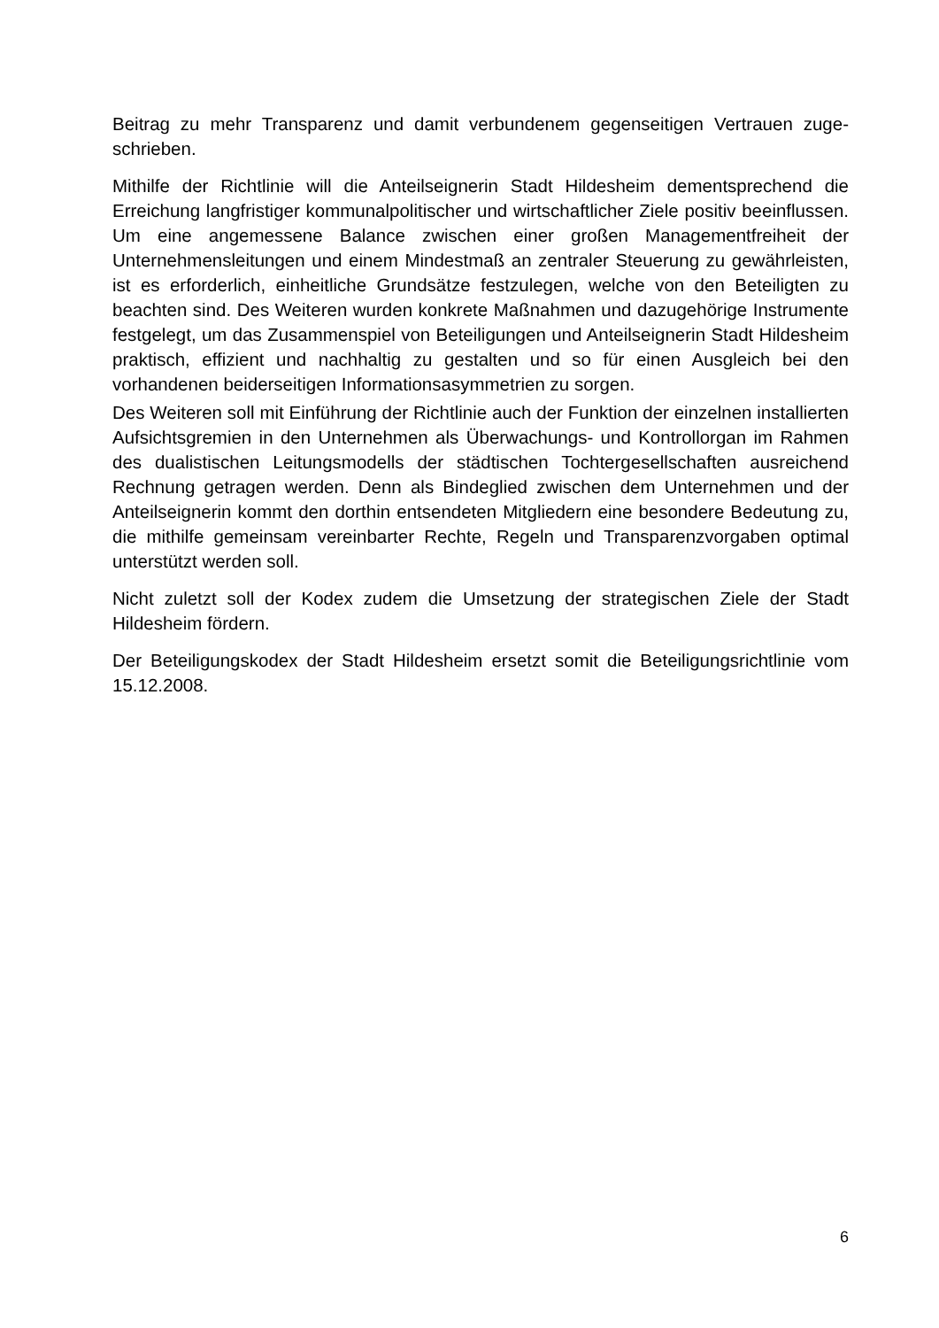Beitrag zu mehr Transparenz und damit verbundenem gegenseitigen Vertrauen zuge­schrieben.
Mithilfe der Richtlinie will die Anteilseignerin Stadt Hildesheim dementsprechend die Erreichung langfristiger kommunalpolitischer und wirtschaftlicher Ziele positiv beeinflus­sen. Um eine angemessene Balance zwischen einer großen Managementfreiheit der Unternehmensleitungen und einem Mindestmaß an zentraler Steuerung zu gewährleis­ten, ist es erforderlich, einheitliche Grundsätze festzulegen, welche von den Beteiligten zu beachten sind. Des Weiteren wurden konkrete Maßnahmen und dazugehörige Instrumente festgelegt, um das Zusammenspiel von Beteiligungen und Anteilseignerin Stadt Hildesheim praktisch, effizient und nachhaltig zu gestalten und so für einen Aus­gleich bei den vorhandenen beiderseitigen Informationsasymmetrien zu sorgen.
Des Weiteren soll mit Einführung der Richtlinie auch der Funktion der einzelnen instal­lierten Aufsichtsgremien in den Unternehmen als Überwachungs- und Kontrollorgan im Rahmen des dualistischen Leitungsmodells der städtischen Tochtergesellschaften ausreichend Rechnung getragen werden. Denn als Bindeglied zwischen dem Unter­nehmen und der Anteilseignerin kommt den dorthin entsendeten Mitgliedern eine besondere Bedeutung zu, die mithilfe gemeinsam vereinbarter Rechte, Regeln und Transparenzvorgaben optimal unterstützt werden soll.
Nicht zuletzt soll der Kodex zudem die Umsetzung der strategischen Ziele der Stadt Hildesheim fördern.
Der Beteiligungskodex der Stadt Hildesheim ersetzt somit die Beteiligungsrichtlinie vom 15.12.2008.
6